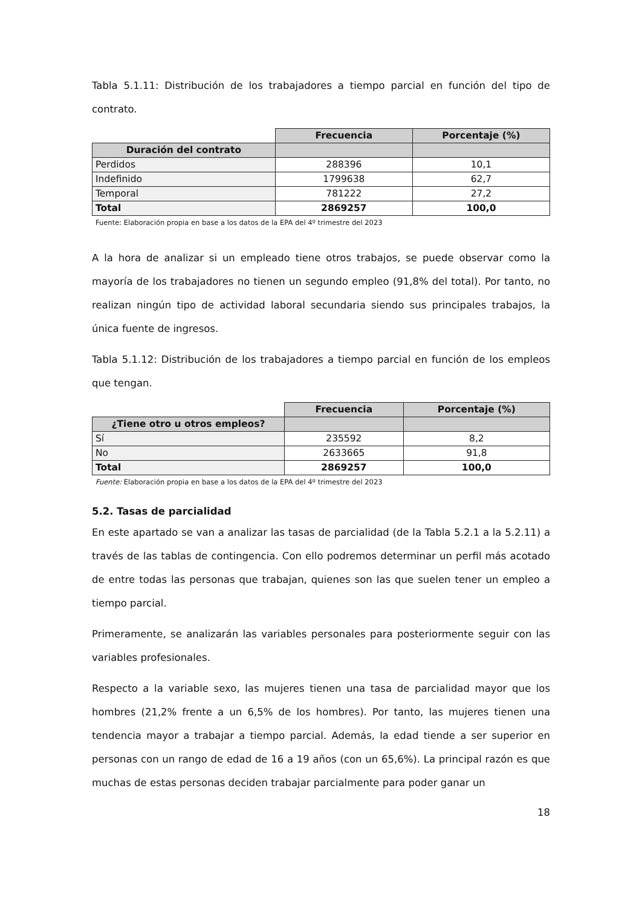Tabla 5.1.11: Distribución de los trabajadores a tiempo parcial en función del tipo de contrato.
| | Frecuencia | Porcentaje (%) |
| Duración del contrato | | |
| Perdidos | 288396 | 10,1 |
| Indefinido | 1799638 | 62,7 |
| Temporal | 781222 | 27,2 |
| Total | 2869257 | 100,0 |
Fuente: Elaboración propia en base a los datos de la EPA del 4º trimestre del 2023
A la hora de analizar si un empleado tiene otros trabajos, se puede observar como la mayoría de los trabajadores no tienen un segundo empleo (91,8% del total). Por tanto, no realizan ningún tipo de actividad laboral secundaria siendo sus principales trabajos, la única fuente de ingresos.
Tabla 5.1.12: Distribución de los trabajadores a tiempo parcial en función de los empleos que tengan.
| | Frecuencia | Porcentaje (%) |
| ¿Tiene otro u otros empleos? | | |
| Sí | 235592 | 8,2 |
| No | 2633665 | 91,8 |
| Total | 2869257 | 100,0 |
Fuente: Elaboración propia en base a los datos de la EPA del 4º trimestre del 2023
5.2. Tasas de parcialidad
En este apartado se van a analizar las tasas de parcialidad (de la Tabla 5.2.1 a la 5.2.11) a través de las tablas de contingencia. Con ello podremos determinar un perfil más acotado de entre todas las personas que trabajan, quienes son las que suelen tener un empleo a tiempo parcial.
Primeramente, se analizarán las variables personales para posteriormente seguir con las variables profesionales.
Respecto a la variable sexo, las mujeres tienen una tasa de parcialidad mayor que los hombres (21,2% frente a un 6,5% de los hombres). Por tanto, las mujeres tienen una tendencia mayor a trabajar a tiempo parcial. Además, la edad tiende a ser superior en personas con un rango de edad de 16 a 19 años (con un 65,6%). La principal razón es que muchas de estas personas deciden trabajar parcialmente para poder ganar un
18